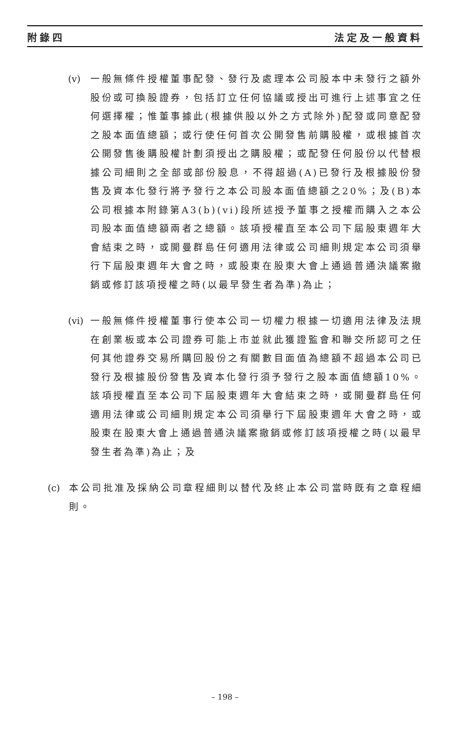附錄四 法定及一般資料
(v)
一般無條件授權董事配發、發行及處理本公司股本中未發行之額外股份或可換股證券，包括訂立任何協議或授出可進行上述事宜之任何選擇權；惟董事據此(根據供股以外之方式除外)配發或同意配發之股本面值總額；或行使任何首次公開發售前購股權，或根據首次公開發售後購股權計劃須授出之購股權；或配發任何股份以代替根據公司細則之全部或部份股息，不得超過(A)已發行及根據股份發售及資本化發行將予發行之本公司股本面值總額之20%；及(B)本公司根據本附錄第A3(b)(vi)段所述授予董事之授權而購入之本公司股本面值總額兩者之總額。該項授權直至本公司下屆股東週年大會結束之時，或開曼群島任何適用法律或公司細則規定本公司須舉行下屆股東週年大會之時，或股東在股東大會上通過普通決議案撤銷或修訂該項授權之時(以最早發生者為準)為止；
(vi)
一般無條件授權董事行使本公司一切權力根據一切適用法律及法規在創業板或本公司證券可能上市並就此獲證監會和聯交所認可之任何其他證券交易所購回股份之有關數目面值為總額不超過本公司已發行及根據股份發售及資本化發行須予發行之股本面值總額10%。該項授權直至本公司下屆股東週年大會結束之時，或開曼群島任何適用法律或公司細則規定本公司須舉行下屆股東週年大會之時，或股東在股東大會上通過普通決議案撤銷或修訂該項授權之時(以最早發生者為準)為止；及
(c)
本公司批准及採納公司章程細則以替代及終止本公司當時既有之章程細則。
– 198 –